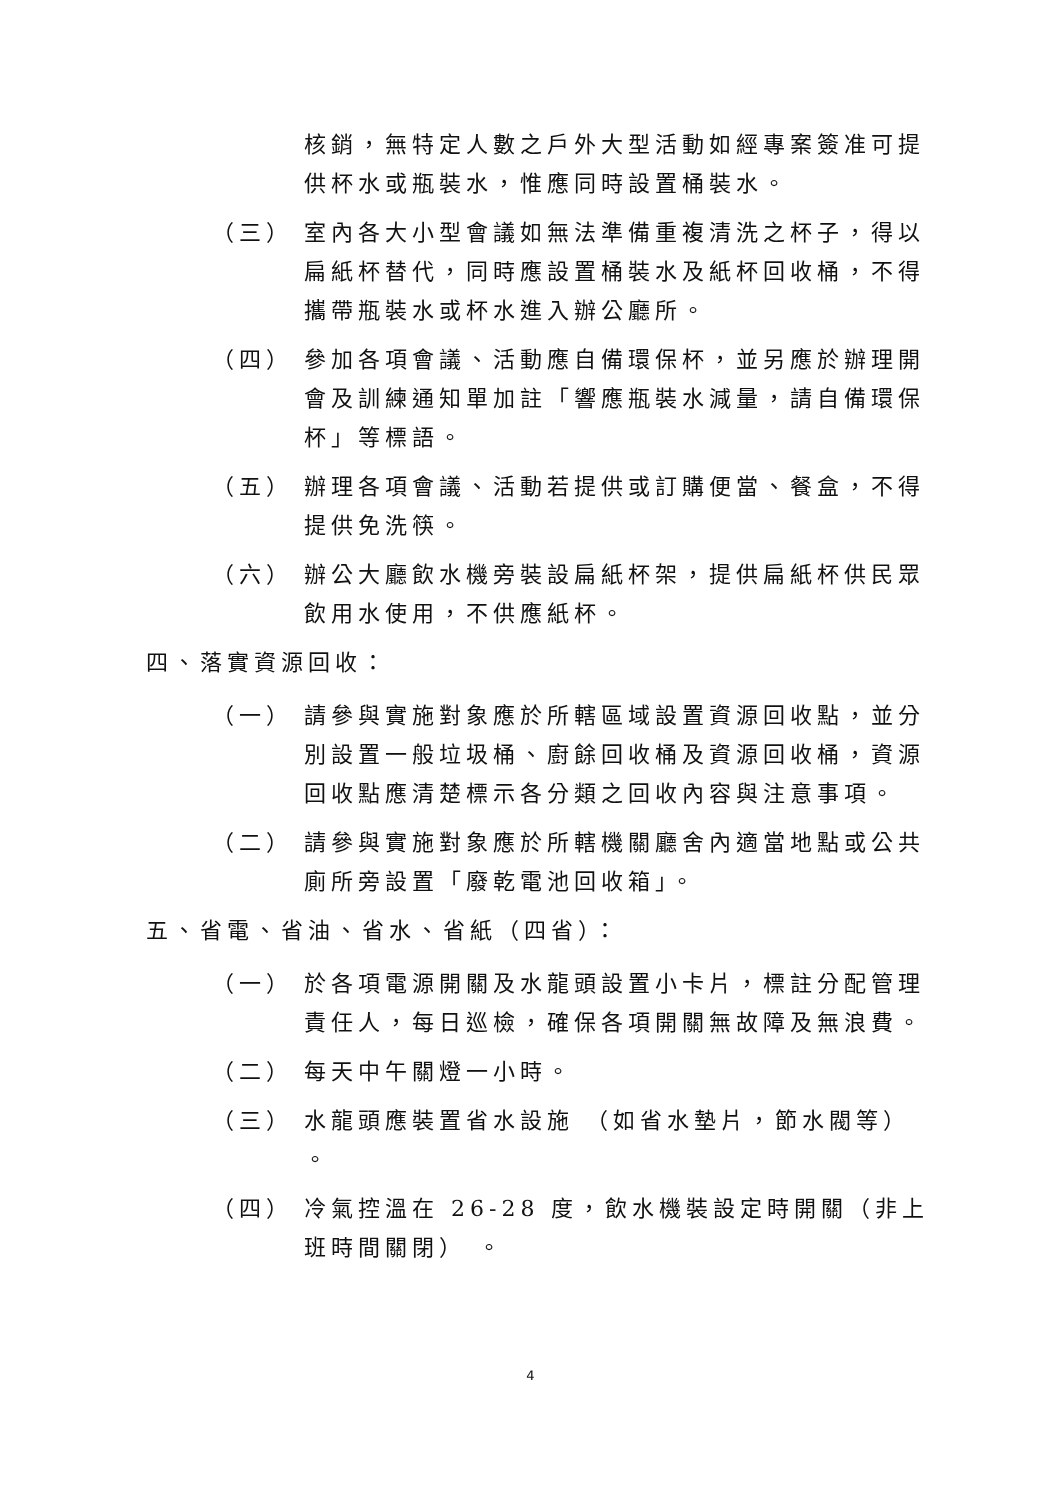核銷，無特定人數之戶外大型活動如經專案簽准可提供杯水或瓶裝水，惟應同時設置桶裝水。
（三） 室內各大小型會議如無法準備重複清洗之杯子，得以扁紙杯替代，同時應設置桶裝水及紙杯回收桶，不得攜帶瓶裝水或杯水進入辦公廳所。
（四） 參加各項會議、活動應自備環保杯，並另應於辦理開會及訓練通知單加註「響應瓶裝水減量，請自備環保杯」等標語。
（五） 辦理各項會議、活動若提供或訂購便當、餐盒，不得提供免洗筷。
（六） 辦公大廳飲水機旁裝設扁紙杯架，提供扁紙杯供民眾飲用水使用，不供應紙杯。
四、落實資源回收：
（一） 請參與實施對象應於所轄區域設置資源回收點，並分別設置一般垃圾桶、廚餘回收桶及資源回收桶，資源回收點應清楚標示各分類之回收內容與注意事項。
（二） 請參與實施對象應於所轄機關廳舍內適當地點或公共廁所旁設置「廢乾電池回收箱」。
五、省電、省油、省水、省紙（四省）：
（一） 於各項電源開關及水龍頭設置小卡片，標註分配管理責任人，每日巡檢，確保各項開關無故障及無浪費。
（二） 每天中午關燈一小時。
（三） 水龍頭應裝置省水設施 （如省水墊片，節水閥等） 。
（四） 冷氣控溫在 26-28 度，飲水機裝設定時開關（非上班時間關閉） 。
4